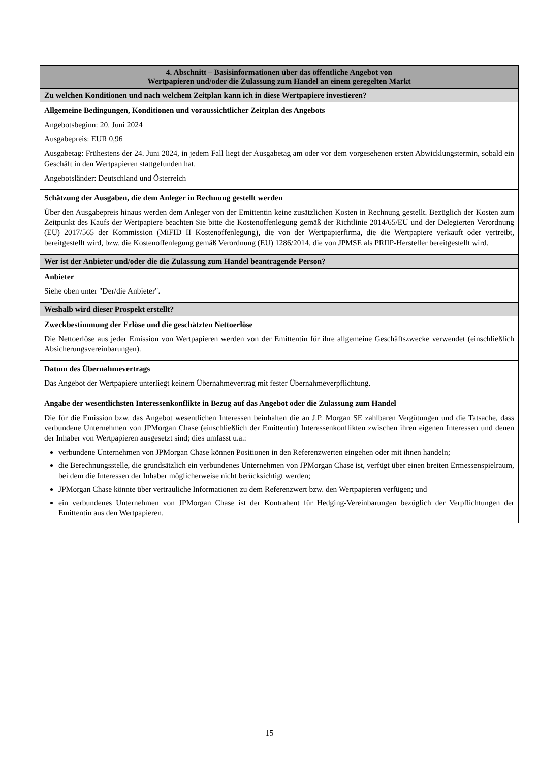| 4. Abschnitt – Basisinformationen über das öffentliche Angebot von Wertpapieren und/oder die Zulassung zum Handel an einem geregelten Markt |
| --- |
| Zu welchen Konditionen und nach welchem Zeitplan kann ich in diese Wertpapiere investieren? |
| Allgemeine Bedingungen, Konditionen und voraussichtlicher Zeitplan des Angebots Angebotsbeginn: 20. Juni 2024 Ausgabepreis: EUR 0,96 Ausgabetag: Frühestens der 24. Juni 2024, in jedem Fall liegt der Ausgabetag am oder vor dem vorgesehenen ersten Abwicklungstermin, sobald ein Geschäft in den Wertpapieren stattgefunden hat. Angebotsländer: Deutschland und Österreich |
| Schätzung der Ausgaben, die dem Anleger in Rechnung gestellt werden Über den Ausgabepreis hinaus werden dem Anleger von der Emittentin keine zusätzlichen Kosten in Rechnung gestellt. Bezüglich der Kosten zum Zeitpunkt des Kaufs der Wertpapiere beachten Sie bitte die Kostenoffenlegung gemäß der Richtlinie 2014/65/EU und der Delegierten Verordnung (EU) 2017/565 der Kommission (MiFID II Kostenoffenlegung), die von der Wertpapierfirma, die die Wertpapiere verkauft oder vertreibt, bereitgestellt wird, bzw. die Kostenoffenlegung gemäß Verordnung (EU) 1286/2014, die von JPMSE als PRIIP-Hersteller bereitgestellt wird. |
| Wer ist der Anbieter und/oder die die Zulassung zum Handel beantragende Person? |
| Anbieter Siehe oben unter "Der/die Anbieter". |
| Weshalb wird dieser Prospekt erstellt? |
| Zweckbestimmung der Erlöse und die geschätzten Nettoerlöse Die Nettoerlöse aus jeder Emission von Wertpapieren werden von der Emittentin für ihre allgemeine Geschäftszwecke verwendet (einschließlich Absicherungsvereinbarungen). |
| Datum des Übernahmevertrags Das Angebot der Wertpapiere unterliegt keinem Übernahmevertrag mit fester Übernahmeverpflichtung. |
| Angabe der wesentlichsten Interessenkonflikte in Bezug auf das Angebot oder die Zulassung zum Handel Die für die Emission bzw. das Angebot wesentlichen Interessen beinhalten die an J.P. Morgan SE zahlbaren Vergütungen und die Tatsache, dass verbundene Unternehmen von JPMorgan Chase (einschließlich der Emittentin) Interessenkonflikten zwischen ihren eigenen Interessen und denen der Inhaber von Wertpapieren ausgesetzt sind; dies umfasst u.a.: verbundene Unternehmen von JPMorgan Chase können Positionen in den Referenzwerten eingehen oder mit ihnen handeln; die Berechnungsstelle, die grundsätzlich ein verbundenes Unternehmen von JPMorgan Chase ist, verfügt über einen breiten Ermessenspielraum, bei dem die Interessen der Inhaber möglicherweise nicht berücksichtigt werden; JPMorgan Chase könnte über vertrauliche Informationen zu dem Referenzwert bzw. den Wertpapieren verfügen; und ein verbundenes Unternehmen von JPMorgan Chase ist der Kontrahent für Hedging-Vereinbarungen bezüglich der Verpflichtungen der Emittentin aus den Wertpapieren. |
15